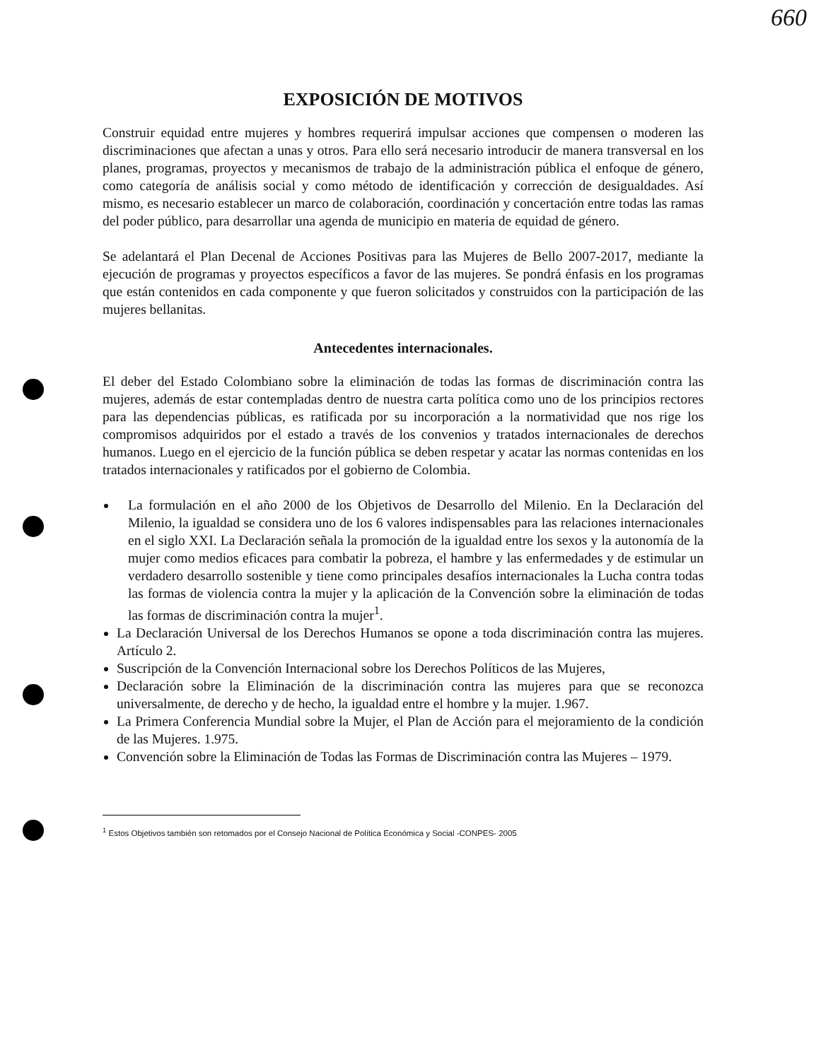660
EXPOSICIÓN DE MOTIVOS
Construir equidad entre mujeres y hombres requerirá impulsar acciones que compensen o moderen las discriminaciones que afectan a unas y otros. Para ello será necesario introducir de manera transversal en los planes, programas, proyectos y mecanismos de trabajo de la administración pública el enfoque de género, como categoría de análisis social y como método de identificación y corrección de desigualdades. Así mismo, es necesario establecer un marco de colaboración, coordinación y concertación entre todas las ramas del poder público, para desarrollar una agenda de municipio en materia de equidad de género.
Se adelantará el Plan Decenal de Acciones Positivas para las Mujeres de Bello 2007-2017, mediante la ejecución de programas y proyectos específicos a favor de las mujeres. Se pondrá énfasis en los programas que están contenidos en cada componente y que fueron solicitados y construidos con la participación de las mujeres bellanitas.
Antecedentes internacionales.
El deber del Estado Colombiano sobre la eliminación de todas las formas de discriminación contra las mujeres, además de estar contempladas dentro de nuestra carta política como uno de los principios rectores para las dependencias públicas, es ratificada por su incorporación a la normatividad que nos rige los compromisos adquiridos por el estado a través de los convenios y tratados internacionales de derechos humanos. Luego en el ejercicio de la función pública se deben respetar y acatar las normas contenidas en los tratados internacionales y ratificados por el gobierno de Colombia.
La formulación en el año 2000 de los Objetivos de Desarrollo del Milenio. En la Declaración del Milenio, la igualdad se considera uno de los 6 valores indispensables para las relaciones internacionales en el siglo XXI. La Declaración señala la promoción de la igualdad entre los sexos y la autonomía de la mujer como medios eficaces para combatir la pobreza, el hambre y las enfermedades y de estimular un verdadero desarrollo sostenible y tiene como principales desafíos internacionales la Lucha contra todas las formas de violencia contra la mujer y la aplicación de la Convención sobre la eliminación de todas las formas de discriminación contra la mujer<sup>1</sup>.
La Declaración Universal de los Derechos Humanos se opone a toda discriminación contra las mujeres. Artículo 2.
Suscripción de la Convención Internacional sobre los Derechos Políticos de las Mujeres,
Declaración sobre la Eliminación de la discriminación contra las mujeres para que se reconozca universalmente, de derecho y de hecho, la igualdad entre el hombre y la mujer. 1.967.
La Primera Conferencia Mundial sobre la Mujer, el Plan de Acción para el mejoramiento de la condición de las Mujeres. 1.975.
Convención sobre la Eliminación de Todas las Formas de Discriminación contra las Mujeres – 1979.
<sup>1</sup> Estos Objetivos también son retomados por el Consejo Nacional de Política Económica y Social -CONPES- 2005